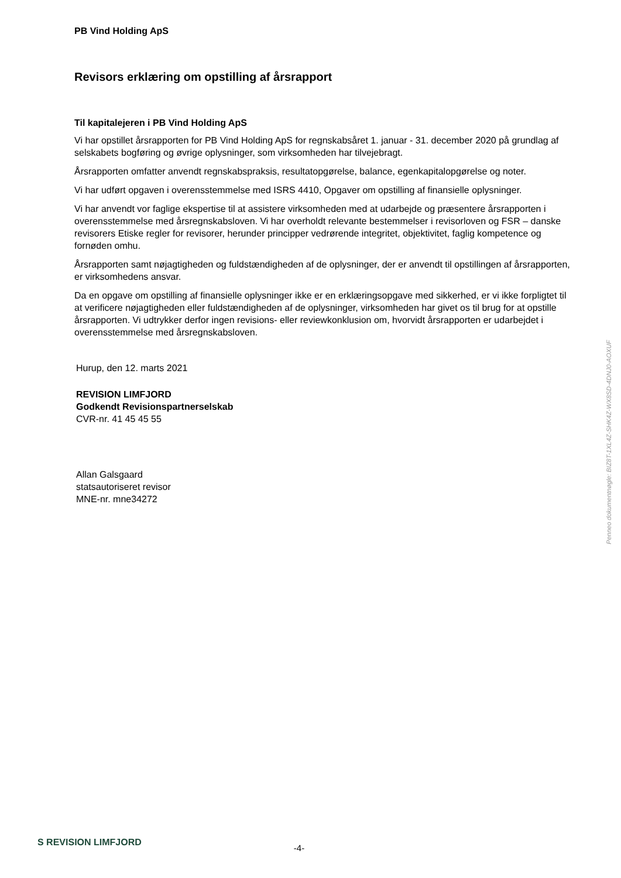PB Vind Holding ApS
Revisors erklæring om opstilling af årsrapport
Til kapitalejeren i PB Vind Holding ApS
Vi har opstillet årsrapporten for PB Vind Holding ApS for regnskabsåret 1. januar - 31. december 2020 på grundlag af selskabets bogføring og øvrige oplysninger, som virksomheden har tilvejebragt.
Årsrapporten omfatter anvendt regnskabspraksis, resultatopgørelse, balance, egenkapitalopgørelse og noter.
Vi har udført opgaven i overensstemmelse med ISRS 4410, Opgaver om opstilling af finansielle oplysninger.
Vi har anvendt vor faglige ekspertise til at assistere virksomheden med at udarbejde og præsentere årsrapporten i overensstemmelse med årsregnskabsloven. Vi har overholdt relevante bestemmelser i revisorloven og FSR – danske revisorers Etiske regler for revisorer, herunder principper vedrørende integritet, objektivitet, faglig kompetence og fornøden omhu.
Årsrapporten samt nøjagtigheden og fuldstændigheden af de oplysninger, der er anvendt til opstillingen af årsrapporten, er virksomhedens ansvar.
Da en opgave om opstilling af finansielle oplysninger ikke er en erklæringsopgave med sikkerhed, er vi ikke forpligtet til at verificere nøjagtigheden eller fuldstændigheden af de oplysninger, virksomheden har givet os til brug for at opstille årsrapporten. Vi udtrykker derfor ingen revisions- eller reviewkonklusion om, hvorvidt årsrapporten er udarbejdet i overensstemmelse med årsregnskabsloven.
Hurup, den 12. marts 2021
REVISION LIMFJORD
Godkendt Revisionspartnerselskab
CVR-nr. 41 45 45 55
Allan Galsgaard
statsautoriseret revisor
MNE-nr. mne34272
Penneo dokumentnøgle: BIZ8T-1XL4Z-SHK4Z-WX8SD-4DNJ0-AOXUF
S REVISION LIMFJORD -4-